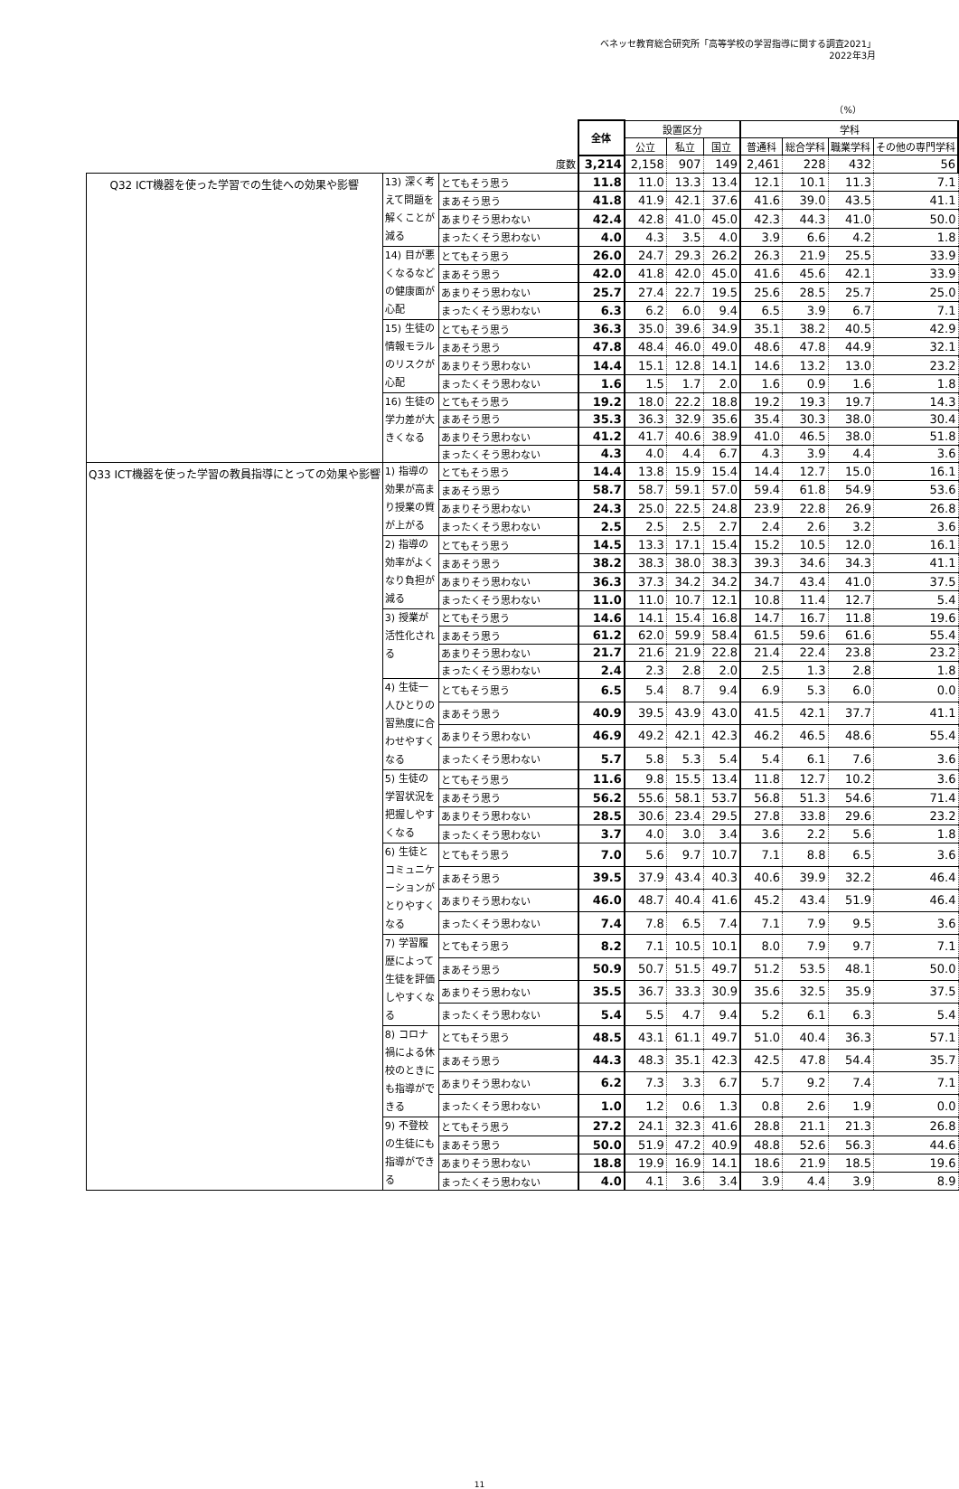ベネッセ教育総合研究所「高等学校の学習指導に関する調査2021」
2022年3月
（%）
| | | | 全体 | 設置区分 | | | 学科 | | | |
| --- | --- | --- | --- | --- | --- | --- | --- | --- | --- | --- |
| | | | | 公立 | 私立 | 国立 | 普通科 | 総合学科 | 職業学科 | その他の専門学科 |
| 度数 | | | 3,214 | 2,158 | 907 | 149 | 2,461 | 228 | 432 | 56 |
| Q32 ICT機器を使った学習での生徒への効果や影響 | 13) 深く考えて問題を解くことが減る | とてもそう思う | 11.8 | 11.0 | 13.3 | 13.4 | 12.1 | 10.1 | 11.3 | 7.1 |
| | | まあそう思う | 41.8 | 41.9 | 42.1 | 37.6 | 41.6 | 39.0 | 43.5 | 41.1 |
| | | あまりそう思わない | 42.4 | 42.8 | 41.0 | 45.0 | 42.3 | 44.3 | 41.0 | 50.0 |
| | | まったくそう思わない | 4.0 | 4.3 | 3.5 | 4.0 | 3.9 | 6.6 | 4.2 | 1.8 |
| | 14) 目が悪くなるなどの健康面が心配 | とてもそう思う | 26.0 | 24.7 | 29.3 | 26.2 | 26.3 | 21.9 | 25.5 | 33.9 |
| | | まあそう思う | 42.0 | 41.8 | 42.0 | 45.0 | 41.6 | 45.6 | 42.1 | 33.9 |
| | | あまりそう思わない | 25.7 | 27.4 | 22.7 | 19.5 | 25.6 | 28.5 | 25.7 | 25.0 |
| | | まったくそう思わない | 6.3 | 6.2 | 6.0 | 9.4 | 6.5 | 3.9 | 6.7 | 7.1 |
| | 15) 生徒の情報モラルのリスクが心配 | とてもそう思う | 36.3 | 35.0 | 39.6 | 34.9 | 35.1 | 38.2 | 40.5 | 42.9 |
| | | まあそう思う | 47.8 | 48.4 | 46.0 | 49.0 | 48.6 | 47.8 | 44.9 | 32.1 |
| | | あまりそう思わない | 14.4 | 15.1 | 12.8 | 14.1 | 14.6 | 13.2 | 13.0 | 23.2 |
| | | まったくそう思わない | 1.6 | 1.5 | 1.7 | 2.0 | 1.6 | 0.9 | 1.6 | 1.8 |
| | 16) 生徒の学力差が大きくなる | とてもそう思う | 19.2 | 18.0 | 22.2 | 18.8 | 19.2 | 19.3 | 19.7 | 14.3 |
| | | まあそう思う | 35.3 | 36.3 | 32.9 | 35.6 | 35.4 | 30.3 | 38.0 | 30.4 |
| | | あまりそう思わない | 41.2 | 41.7 | 40.6 | 38.9 | 41.0 | 46.5 | 38.0 | 51.8 |
| | | まったくそう思わない | 4.3 | 4.0 | 4.4 | 6.7 | 4.3 | 3.9 | 4.4 | 3.6 |
| Q33 ICT機器を使った学習の教員指導にとっての効果や影響 | 1) 指導の効果が高まり授業の質が上がる | とてもそう思う | 14.4 | 13.8 | 15.9 | 15.4 | 14.4 | 12.7 | 15.0 | 16.1 |
| | | まあそう思う | 58.7 | 58.7 | 59.1 | 57.0 | 59.4 | 61.8 | 54.9 | 53.6 |
| | | あまりそう思わない | 24.3 | 25.0 | 22.5 | 24.8 | 23.9 | 22.8 | 26.9 | 26.8 |
| | | まったくそう思わない | 2.5 | 2.5 | 2.5 | 2.7 | 2.4 | 2.6 | 3.2 | 3.6 |
| | 2) 指導の効率がよくなり負担が減る | とてもそう思う | 14.5 | 13.3 | 17.1 | 15.4 | 15.2 | 10.5 | 12.0 | 16.1 |
| | | まあそう思う | 38.2 | 38.3 | 38.0 | 38.3 | 39.3 | 34.6 | 34.3 | 41.1 |
| | | あまりそう思わない | 36.3 | 37.3 | 34.2 | 34.2 | 34.7 | 43.4 | 41.0 | 37.5 |
| | | まったくそう思わない | 11.0 | 11.0 | 10.7 | 12.1 | 10.8 | 11.4 | 12.7 | 5.4 |
| | 3) 授業が活性化される | とてもそう思う | 14.6 | 14.1 | 15.4 | 16.8 | 14.7 | 16.7 | 11.8 | 19.6 |
| | | まあそう思う | 61.2 | 62.0 | 59.9 | 58.4 | 61.5 | 59.6 | 61.6 | 55.4 |
| | | あまりそう思わない | 21.7 | 21.6 | 21.9 | 22.8 | 21.4 | 22.4 | 23.8 | 23.2 |
| | | まったくそう思わない | 2.4 | 2.3 | 2.8 | 2.0 | 2.5 | 1.3 | 2.8 | 1.8 |
| | 4) 生徒一人ひとりの習熟度に合わせやすくなる | とてもそう思う | 6.5 | 5.4 | 8.7 | 9.4 | 6.9 | 5.3 | 6.0 | 0.0 |
| | | まあそう思う | 40.9 | 39.5 | 43.9 | 43.0 | 41.5 | 42.1 | 37.7 | 41.1 |
| | | あまりそう思わない | 46.9 | 49.2 | 42.1 | 42.3 | 46.2 | 46.5 | 48.6 | 55.4 |
| | | まったくそう思わない | 5.7 | 5.8 | 5.3 | 5.4 | 5.4 | 6.1 | 7.6 | 3.6 |
| | 5) 生徒の学習状況を把握しやすくなる | とてもそう思う | 11.6 | 9.8 | 15.5 | 13.4 | 11.8 | 12.7 | 10.2 | 3.6 |
| | | まあそう思う | 56.2 | 55.6 | 58.1 | 53.7 | 56.8 | 51.3 | 54.6 | 71.4 |
| | | あまりそう思わない | 28.5 | 30.6 | 23.4 | 29.5 | 27.8 | 33.8 | 29.6 | 23.2 |
| | | まったくそう思わない | 3.7 | 4.0 | 3.0 | 3.4 | 3.6 | 2.2 | 5.6 | 1.8 |
| | 6) 生徒とコミュニケーションがとりやすくなる | とてもそう思う | 7.0 | 5.6 | 9.7 | 10.7 | 7.1 | 8.8 | 6.5 | 3.6 |
| | | まあそう思う | 39.5 | 37.9 | 43.4 | 40.3 | 40.6 | 39.9 | 32.2 | 46.4 |
| | | あまりそう思わない | 46.0 | 48.7 | 40.4 | 41.6 | 45.2 | 43.4 | 51.9 | 46.4 |
| | | まったくそう思わない | 7.4 | 7.8 | 6.5 | 7.4 | 7.1 | 7.9 | 9.5 | 3.6 |
| | 7) 学習履歴によって生徒を評価しやすくなる | とてもそう思う | 8.2 | 7.1 | 10.5 | 10.1 | 8.0 | 7.9 | 9.7 | 7.1 |
| | | まあそう思う | 50.9 | 50.7 | 51.5 | 49.7 | 51.2 | 53.5 | 48.1 | 50.0 |
| | | あまりそう思わない | 35.5 | 36.7 | 33.3 | 30.9 | 35.6 | 32.5 | 35.9 | 37.5 |
| | | まったくそう思わない | 5.4 | 5.5 | 4.7 | 9.4 | 5.2 | 6.1 | 6.3 | 5.4 |
| | 8) コロナ禍による休校のときにも指導ができる | とてもそう思う | 48.5 | 43.1 | 61.1 | 49.7 | 51.0 | 40.4 | 36.3 | 57.1 |
| | | まあそう思う | 44.3 | 48.3 | 35.1 | 42.3 | 42.5 | 47.8 | 54.4 | 35.7 |
| | | あまりそう思わない | 6.2 | 7.3 | 3.3 | 6.7 | 5.7 | 9.2 | 7.4 | 7.1 |
| | | まったくそう思わない | 1.0 | 1.2 | 0.6 | 1.3 | 0.8 | 2.6 | 1.9 | 0.0 |
| | 9) 不登校の生徒にも指導ができる | とてもそう思う | 27.2 | 24.1 | 32.3 | 41.6 | 28.8 | 21.1 | 21.3 | 26.8 |
| | | まあそう思う | 50.0 | 51.9 | 47.2 | 40.9 | 48.8 | 52.6 | 56.3 | 44.6 |
| | | あまりそう思わない | 18.8 | 19.9 | 16.9 | 14.1 | 18.6 | 21.9 | 18.5 | 19.6 |
| | | まったくそう思わない | 4.0 | 4.1 | 3.6 | 3.4 | 3.9 | 4.4 | 3.9 | 8.9 |
11